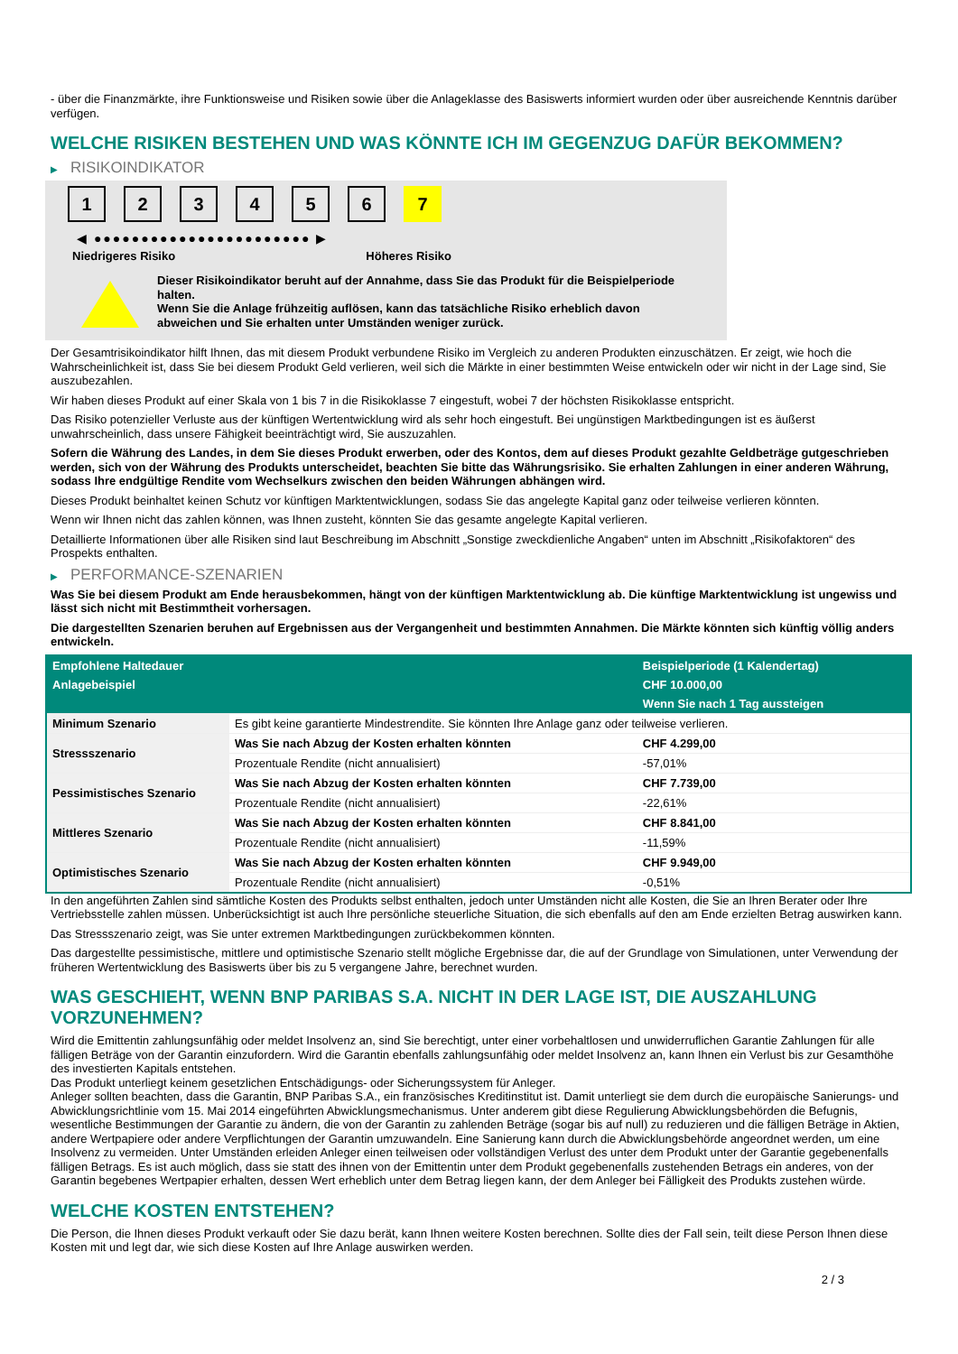- über die Finanzmärkte, ihre Funktionsweise und Risiken sowie über die Anlageklasse des Basiswerts informiert wurden oder über ausreichende Kenntnis darüber verfügen.
WELCHE RISIKEN BESTEHEN UND WAS KÖNNTE ICH IM GEGENZUG DAFÜR BEKOMMEN?
▶ RISIKOINDIKATOR
1 2 3 4 5 6 7
◀ ●●●●●●●●●●●●●●●●●●●●●●● ▶
Niedrigeres Risiko Höheres Risiko
Dieser Risikoindikator beruht auf der Annahme, dass Sie das Produkt für die Beispielperiode halten.
Wenn Sie die Anlage frühzeitig auflösen, kann das tatsächliche Risiko erheblich davon abweichen und Sie erhalten unter Umständen weniger zurück.
Der Gesamtrisikoindikator hilft Ihnen, das mit diesem Produkt verbundene Risiko im Vergleich zu anderen Produkten einzuschätzen. Er zeigt, wie hoch die Wahrscheinlichkeit ist, dass Sie bei diesem Produkt Geld verlieren, weil sich die Märkte in einer bestimmten Weise entwickeln oder wir nicht in der Lage sind, Sie auszubezahlen.
Wir haben dieses Produkt auf einer Skala von 1 bis 7 in die Risikoklasse 7 eingestuft, wobei 7 der höchsten Risikoklasse entspricht.
Das Risiko potenzieller Verluste aus der künftigen Wertentwicklung wird als sehr hoch eingestuft. Bei ungünstigen Marktbedingungen ist es äußerst unwahrscheinlich, dass unsere Fähigkeit beeinträchtigt wird, Sie auszuzahlen.
Sofern die Währung des Landes, in dem Sie dieses Produkt erwerben, oder des Kontos, dem auf dieses Produkt gezahlte Geldbeträge gutgeschrieben werden, sich von der Währung des Produkts unterscheidet, beachten Sie bitte das Währungsrisiko. Sie erhalten Zahlungen in einer anderen Währung, sodass Ihre endgültige Rendite vom Wechselkurs zwischen den beiden Währungen abhängen wird.
Dieses Produkt beinhaltet keinen Schutz vor künftigen Marktentwicklungen, sodass Sie das angelegte Kapital ganz oder teilweise verlieren könnten.
Wenn wir Ihnen nicht das zahlen können, was Ihnen zusteht, könnten Sie das gesamte angelegte Kapital verlieren.
Detaillierte Informationen über alle Risiken sind laut Beschreibung im Abschnitt „Sonstige zweckdienliche Angaben“ unten im Abschnitt „Risikofaktoren“ des Prospekts enthalten.
▶ PERFORMANCE-SZENARIEN
Was Sie bei diesem Produkt am Ende herausbekommen, hängt von der künftigen Marktentwicklung ab. Die künftige Marktentwicklung ist ungewiss und lässt sich nicht mit Bestimmtheit vorhersagen.
Die dargestellten Szenarien beruhen auf Ergebnissen aus der Vergangenheit und bestimmten Annahmen. Die Märkte könnten sich künftig völlig anders entwickeln.
| Empfohlene Haltedauer | | Beispielperiode (1 Kalendertag) |
| --- | --- | --- |
| Anlagebeispiel | | CHF 10.000,00 |
| | | Wenn Sie nach 1 Tag aussteigen |
| Minimum Szenario | Es gibt keine garantierte Mindestrendite. Sie könnten Ihre Anlage ganz oder teilweise verlieren. | |
| Stressszenario | Was Sie nach Abzug der Kosten erhalten könnten | CHF 4.299,00 |
| | Prozentuale Rendite (nicht annualisiert) | -57,01% |
| Pessimistisches Szenario | Was Sie nach Abzug der Kosten erhalten könnten | CHF 7.739,00 |
| | Prozentuale Rendite (nicht annualisiert) | -22,61% |
| Mittleres Szenario | Was Sie nach Abzug der Kosten erhalten könnten | CHF 8.841,00 |
| | Prozentuale Rendite (nicht annualisiert) | -11,59% |
| Optimistisches Szenario | Was Sie nach Abzug der Kosten erhalten könnten | CHF 9.949,00 |
| | Prozentuale Rendite (nicht annualisiert) | -0,51% |
In den angeführten Zahlen sind sämtliche Kosten des Produkts selbst enthalten, jedoch unter Umständen nicht alle Kosten, die Sie an Ihren Berater oder Ihre Vertriebsstelle zahlen müssen. Unberücksichtigt ist auch Ihre persönliche steuerliche Situation, die sich ebenfalls auf den am Ende erzielten Betrag auswirken kann.
Das Stressszenario zeigt, was Sie unter extremen Marktbedingungen zurückbekommen könnten.
Das dargestellte pessimistische, mittlere und optimistische Szenario stellt mögliche Ergebnisse dar, die auf der Grundlage von Simulationen, unter Verwendung der früheren Wertentwicklung des Basiswerts über bis zu 5 vergangene Jahre, berechnet wurden.
WAS GESCHIEHT, WENN BNP PARIBAS S.A. NICHT IN DER LAGE IST, DIE AUSZAHLUNG VORZUNEHMEN?
Wird die Emittentin zahlungsunfähig oder meldet Insolvenz an, sind Sie berechtigt, unter einer vorbehaltlosen und unwiderruflichen Garantie Zahlungen für alle fälligen Beträge von der Garantin einzufordern. Wird die Garantin ebenfalls zahlungsunfähig oder meldet Insolvenz an, kann Ihnen ein Verlust bis zur Gesamthöhe des investierten Kapitals entstehen.
Das Produkt unterliegt keinem gesetzlichen Entschädigungs- oder Sicherungssystem für Anleger.
Anleger sollten beachten, dass die Garantin, BNP Paribas S.A., ein französisches Kreditinstitut ist. Damit unterliegt sie dem durch die europäische Sanierungs- und Abwicklungsrichtlinie vom 15. Mai 2014 eingeführten Abwicklungsmechanismus. Unter anderem gibt diese Regulierung Abwicklungsbehörden die Befugnis, wesentliche Bestimmungen der Garantie zu ändern, die von der Garantin zu zahlenden Beträge (sogar bis auf null) zu reduzieren und die fälligen Beträge in Aktien, andere Wertpapiere oder andere Verpflichtungen der Garantin umzuwandeln. Eine Sanierung kann durch die Abwicklungsbehörde angeordnet werden, um eine Insolvenz zu vermeiden. Unter Umständen erleiden Anleger einen teilweisen oder vollständigen Verlust des unter dem Produkt unter der Garantie gegebenenfalls fälligen Betrags. Es ist auch möglich, dass sie statt des ihnen von der Emittentin unter dem Produkt gegebenenfalls zustehenden Betrags ein anderes, von der Garantin begebenes Wertpapier erhalten, dessen Wert erheblich unter dem Betrag liegen kann, der dem Anleger bei Fälligkeit des Produkts zustehen würde.
WELCHE KOSTEN ENTSTEHEN?
Die Person, die Ihnen dieses Produkt verkauft oder Sie dazu berät, kann Ihnen weitere Kosten berechnen. Sollte dies der Fall sein, teilt diese Person Ihnen diese Kosten mit und legt dar, wie sich diese Kosten auf Ihre Anlage auswirken werden.
2 / 3